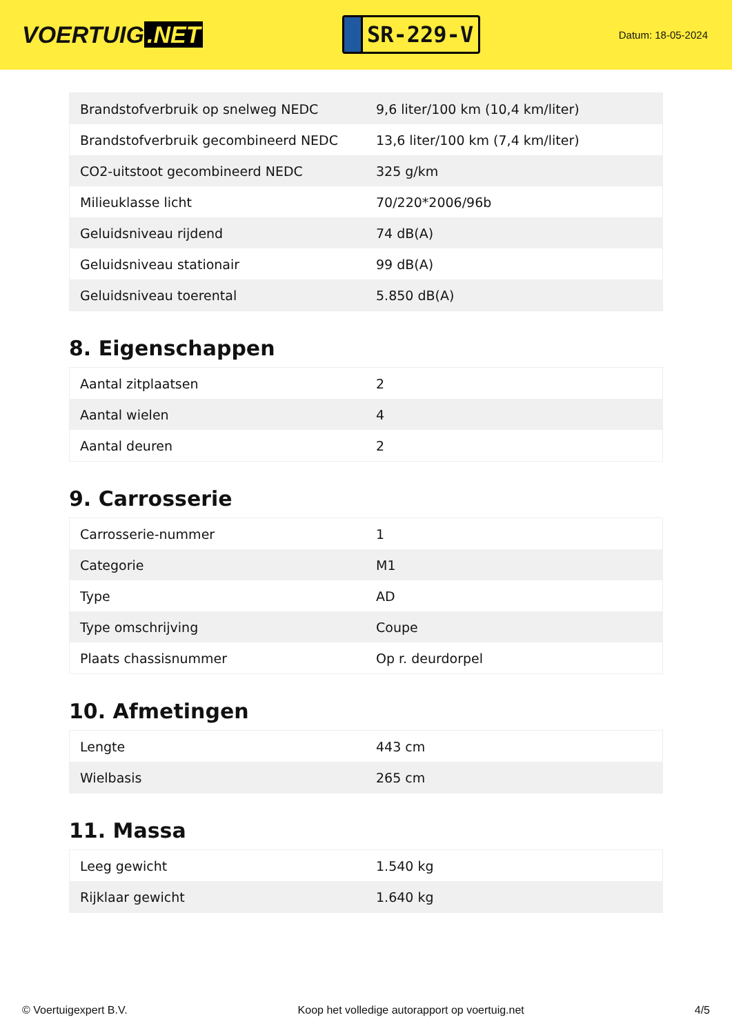VOERTUIG.NET
SR-229-V
Datum: 18-05-2024
| Brandstofverbruik op snelweg NEDC | 9,6 liter/100 km (10,4 km/liter) |
| Brandstofverbruik gecombineerd NEDC | 13,6 liter/100 km (7,4 km/liter) |
| CO2-uitstoot gecombineerd NEDC | 325 g/km |
| Milieuklasse licht | 70/220*2006/96b |
| Geluidsniveau rijdend | 74 dB(A) |
| Geluidsniveau stationair | 99 dB(A) |
| Geluidsniveau toerental | 5.850 dB(A) |
8. Eigenschappen
| Aantal zitplaatsen | 2 |
| Aantal wielen | 4 |
| Aantal deuren | 2 |
9. Carrosserie
| Carrosserie-nummer | 1 |
| Categorie | M1 |
| Type | AD |
| Type omschrijving | Coupe |
| Plaats chassisnummer | Op r. deurdorpel |
10. Afmetingen
| Lengte | 443 cm |
| Wielbasis | 265 cm |
11. Massa
| Leeg gewicht | 1.540 kg |
| Rijklaar gewicht | 1.640 kg |
© Voertuigexpert B.V. Koop het volledige autorapport op voertuig.net 4/5